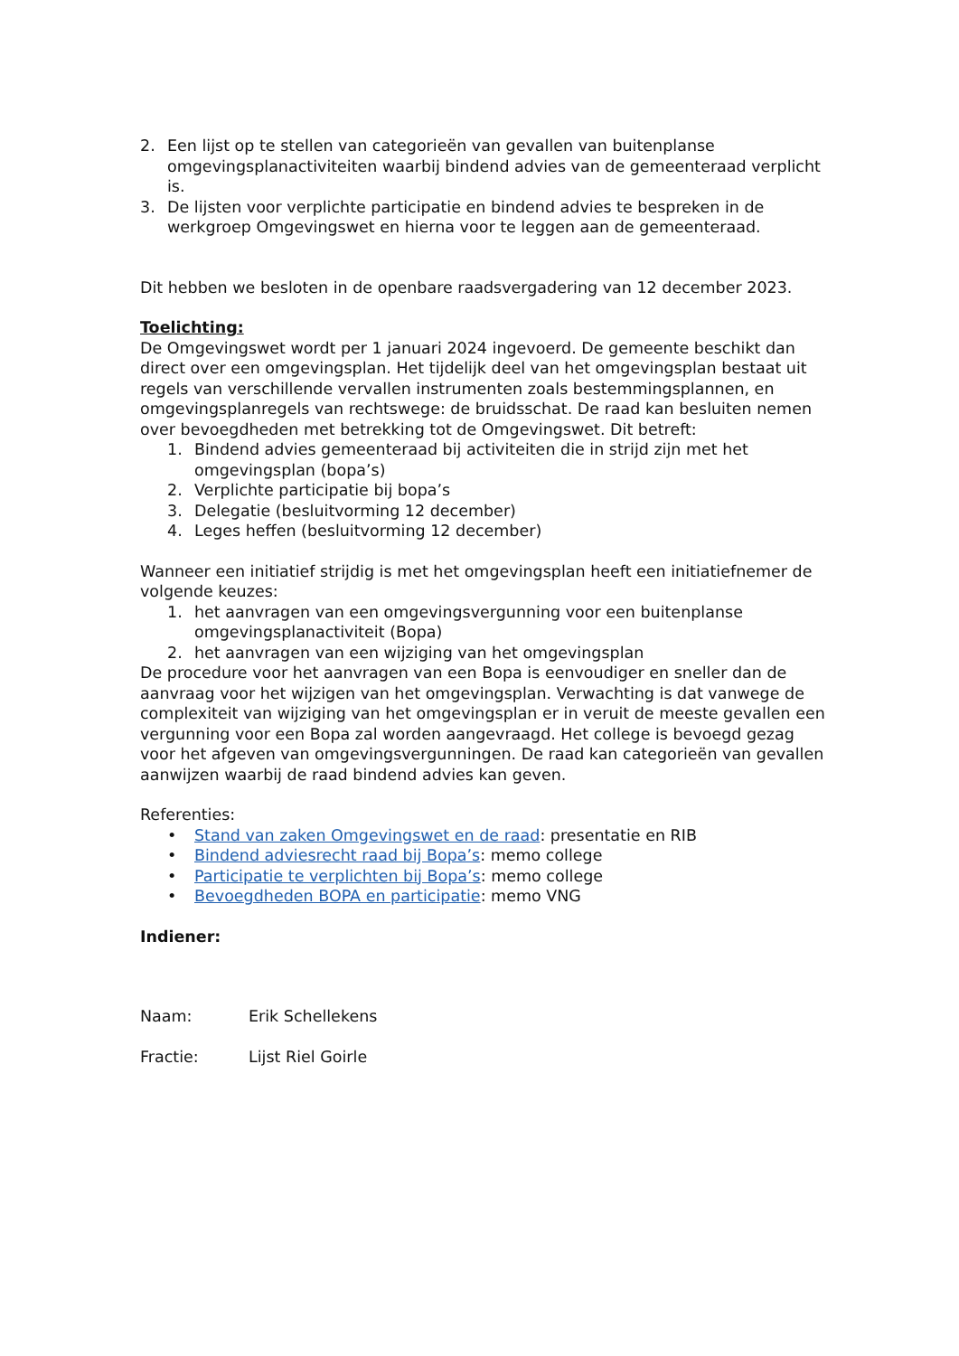2. Een lijst op te stellen van categorieën van gevallen van buitenplanse omgevingsplanactiviteiten waarbij bindend advies van de gemeenteraad verplicht is.
3. De lijsten voor verplichte participatie en bindend advies te bespreken in de werkgroep Omgevingswet en hierna voor te leggen aan de gemeenteraad.
Dit hebben we besloten in de openbare raadsvergadering van 12 december 2023.
Toelichting:
De Omgevingswet wordt per 1 januari 2024 ingevoerd. De gemeente beschikt dan direct over een omgevingsplan. Het tijdelijk deel van het omgevingsplan bestaat uit regels van verschillende vervallen instrumenten zoals bestemmingsplannen, en omgevingsplanregels van rechtswege: de bruidsschat. De raad kan besluiten nemen over bevoegdheden met betrekking tot de Omgevingswet. Dit betreft:
1. Bindend advies gemeenteraad bij activiteiten die in strijd zijn met het omgevingsplan (bopa’s)
2. Verplichte participatie bij bopa’s
3. Delegatie (besluitvorming 12 december)
4. Leges heffen (besluitvorming 12 december)
Wanneer een initiatief strijdig is met het omgevingsplan heeft een initiatiefnemer de volgende keuzes:
1. het aanvragen van een omgevingsvergunning voor een buitenplanse omgevingsplanactiviteit (Bopa)
2. het aanvragen van een wijziging van het omgevingsplan
De procedure voor het aanvragen van een Bopa is eenvoudiger en sneller dan de aanvraag voor het wijzigen van het omgevingsplan. Verwachting is dat vanwege de complexiteit van wijziging van het omgevingsplan er in veruit de meeste gevallen een vergunning voor een Bopa zal worden aangevraagd. Het college is bevoegd gezag voor het afgeven van omgevingsvergunningen. De raad kan categorieën van gevallen aanwijzen waarbij de raad bindend advies kan geven.
Referenties:
• Stand van zaken Omgevingswet en de raad: presentatie en RIB
• Bindend adviesrecht raad bij Bopa’s: memo college
• Participatie te verplichten bij Bopa’s: memo college
• Bevoegdheden BOPA en participatie: memo VNG
Indiener:
Naam: Erik Schellekens
Fractie: Lijst Riel Goirle